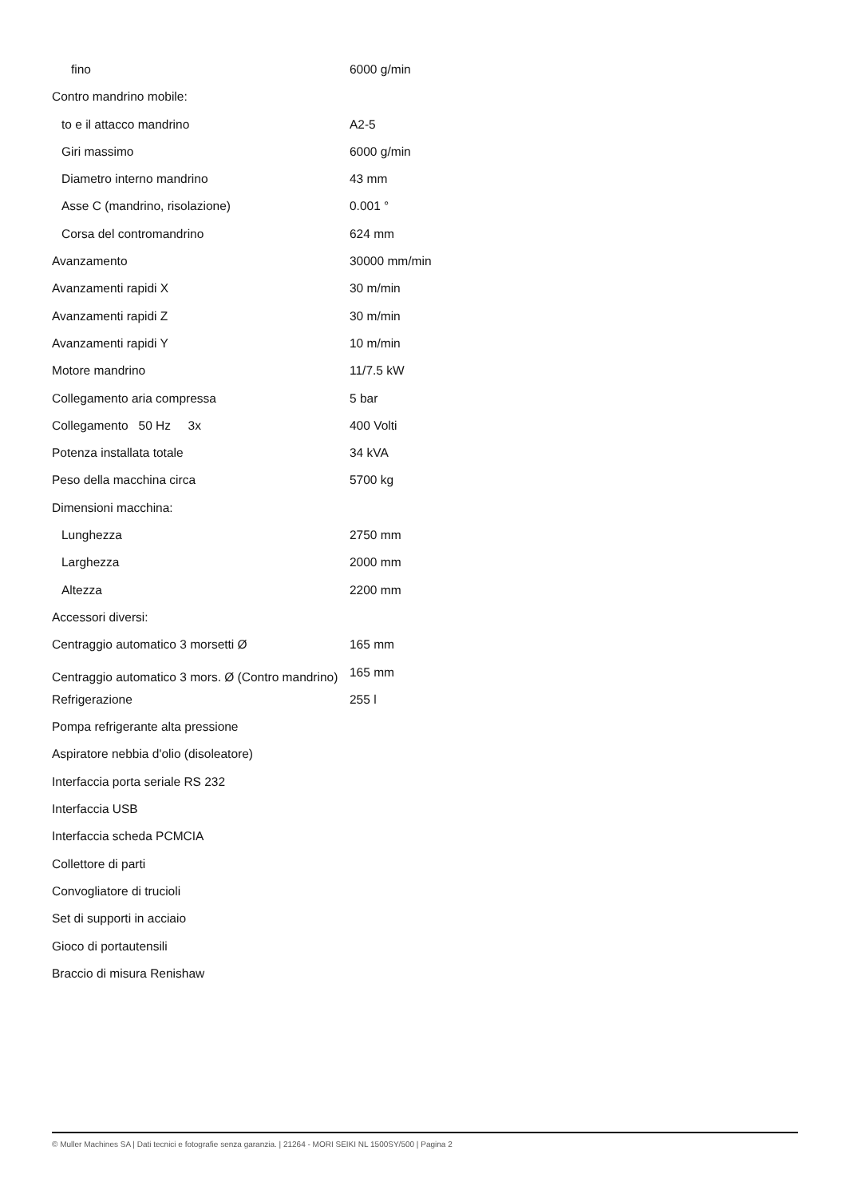| fino | 6000 g/min |
| Contro mandrino mobile: | |
| to e il attacco mandrino | A2-5 |
| Giri massimo | 6000 g/min |
| Diametro interno mandrino | 43 mm |
| Asse C (mandrino, risolazione) | 0.001 ° |
| Corsa del contromandrino | 624 mm |
| Avanzamento | 30000 mm/min |
| Avanzamenti rapidi X | 30 m/min |
| Avanzamenti rapidi Z | 30 m/min |
| Avanzamenti rapidi Y | 10 m/min |
| Motore mandrino | 11/7.5 kW |
| Collegamento aria compressa | 5 bar |
| Collegamento 50 Hz 3x | 400 Volti |
| Potenza installata totale | 34 kVA |
| Peso della macchina circa | 5700 kg |
| Dimensioni macchina: | |
| Lunghezza | 2750 mm |
| Larghezza | 2000 mm |
| Altezza | 2200 mm |
| Accessori diversi: | |
| Centraggio automatico 3 morsetti Ø | 165 mm |
| Centraggio automatico 3 mors. Ø (Contro mandrino) | 165 mm |
| Refrigerazione | 255 l |
| Pompa refrigerante alta pressione | |
| Aspiratore nebbia d'olio (disoleatore) | |
| Interfaccia porta seriale RS 232 | |
| Interfaccia USB | |
| Interfaccia scheda PCMCIA | |
| Collettore di parti | |
| Convogliatore di trucioli | |
| Set di supporti in acciaio | |
| Gioco di portautensili | |
| Braccio di misura Renishaw | |
© Muller Machines SA | Dati tecnici e fotografie senza garanzia. | 21264 - MORI SEIKI NL 1500SY/500 | Pagina 2